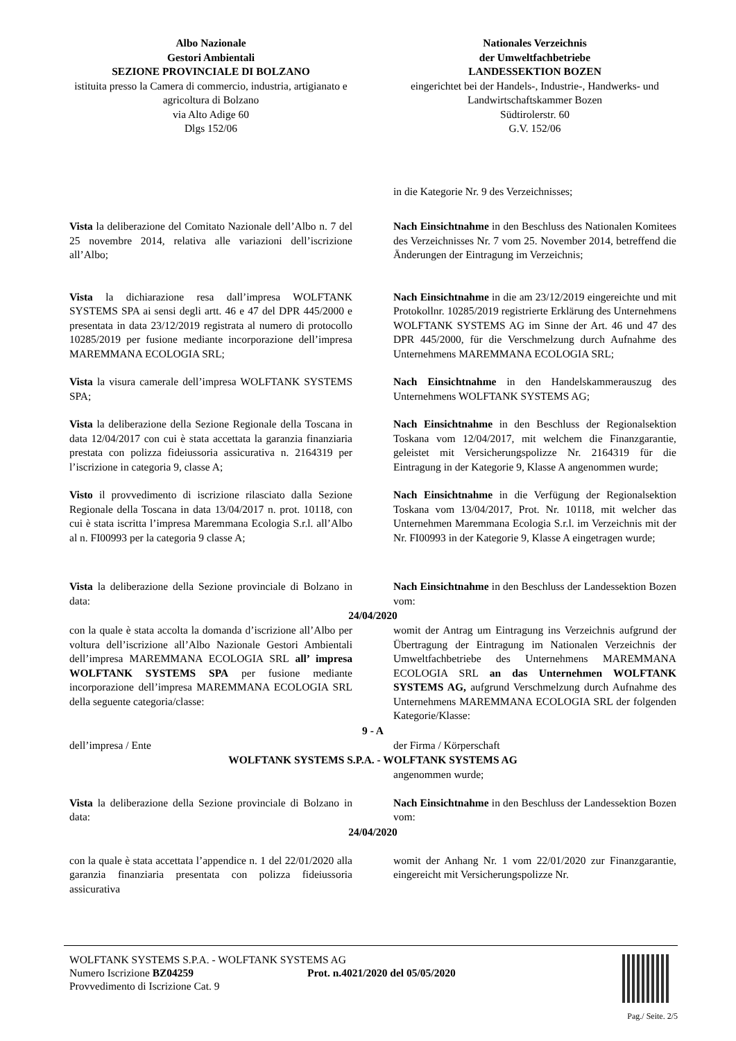Albo Nazionale
Gestori Ambientali
SEZIONE PROVINCIALE DI BOLZANO
istituita presso la Camera di commercio, industria, artigianato e agricoltura di Bolzano
via Alto Adige 60
Dlgs 152/06
Nationales Verzeichnis
der Umweltfachbetriebe
LANDESSEKTION BOZEN
eingerichtet bei der Handels-, Industrie-, Handwerks- und Landwirtschaftskammer Bozen
Südtirolerstr. 60
G.V. 152/06
in die Kategorie Nr. 9 des Verzeichnisses;
Vista la deliberazione del Comitato Nazionale dell’Albo n. 7 del 25 novembre 2014, relativa alle variazioni dell’iscrizione all’Albo;
Nach Einsichtnahme in den Beschluss des Nationalen Komitees des Verzeichnisses Nr. 7 vom 25. November 2014, betreffend die Änderungen der Eintragung im Verzeichnis;
Vista la dichiarazione resa dall’impresa WOLFTANK SYSTEMS SPA ai sensi degli artt. 46 e 47 del DPR 445/2000 e presentata in data 23/12/2019 registrata al numero di protocollo 10285/2019 per fusione mediante incorporazione dell’impresa MAREMMANA ECOLOGIA SRL;
Nach Einsichtnahme in die am 23/12/2019 eingereichte und mit Protokollnr. 10285/2019 registrierte Erklärung des Unternehmens WOLFTANK SYSTEMS AG im Sinne der Art. 46 und 47 des DPR 445/2000, für die Verschmelzung durch Aufnahme des Unternehmens MAREMMANA ECOLOGIA SRL;
Vista la visura camerale dell’impresa WOLFTANK SYSTEMS SPA;
Nach Einsichtnahme in den Handelskammerauszug des Unternehmens WOLFTANK SYSTEMS AG;
Vista la deliberazione della Sezione Regionale della Toscana in data 12/04/2017 con cui è stata accettata la garanzia finanziaria prestata con polizza fideiussoria assicurativa n. 2164319 per l’iscrizione in categoria 9, classe A;
Nach Einsichtnahme in den Beschluss der Regionalsektion Toskana vom 12/04/2017, mit welchem die Finanzgarantie, geleistet mit Versicherungspolizze Nr. 2164319 für die Eintragung in der Kategorie 9, Klasse A angenommen wurde;
Visto il provvedimento di iscrizione rilasciato dalla Sezione Regionale della Toscana in data 13/04/2017 n. prot. 10118, con cui è stata iscritta l’impresa Maremmana Ecologia S.r.l. all’Albo al n. FI00993 per la categoria 9 classe A;
Nach Einsichtnahme in die Verfügung der Regionalsektion Toskana vom 13/04/2017, Prot. Nr. 10118, mit welcher das Unternehmen Maremmana Ecologia S.r.l. im Verzeichnis mit der Nr. FI00993 in der Kategorie 9, Klasse A eingetragen wurde;
Vista la deliberazione della Sezione provinciale di Bolzano in data:
Nach Einsichtnahme in den Beschluss der Landessektion Bozen vom:
24/04/2020
con la quale è stata accolta la domanda d’iscrizione all’Albo per voltura dell’iscrizione all’Albo Nazionale Gestori Ambientali dell’impresa MAREMMANA ECOLOGIA SRL all’ impresa WOLFTANK SYSTEMS SPA per fusione mediante incorporazione dell’impresa MAREMMANA ECOLOGIA SRL della seguente categoria/classe:
womit der Antrag um Eintragung ins Verzeichnis aufgrund der Übertragung der Eintragung im Nationalen Verzeichnis der Umweltfachbetriebe des Unternehmens MAREMMANA ECOLOGIA SRL an das Unternehmen WOLFTANK SYSTEMS AG, aufgrund Verschmelzung durch Aufnahme des Unternehmens MAREMMANA ECOLOGIA SRL der folgenden Kategorie/Klasse:
9 - A
dell’impresa / Ente der Firma / Körperschaft
WOLFTANK SYSTEMS S.P.A. - WOLFTANK SYSTEMS AG
angenommen wurde;
Vista la deliberazione della Sezione provinciale di Bolzano in data:
Nach Einsichtnahme in den Beschluss der Landessektion Bozen vom:
24/04/2020
con la quale è stata accettata l’appendice n. 1 del 22/01/2020 alla garanzia finanziaria presentata con polizza fideiussoria assicurativa
womit der Anhang Nr. 1 vom 22/01/2020 zur Finanzgarantie, eingereicht mit Versicherungspolizze Nr.
WOLFTANK SYSTEMS S.P.A. - WOLFTANK SYSTEMS AG
Numero Iscrizione BZ04259 Prot. n.4021/2020 del 05/05/2020
Provvedimento di Iscrizione Cat. 9
Pag./ Seite. 2/5